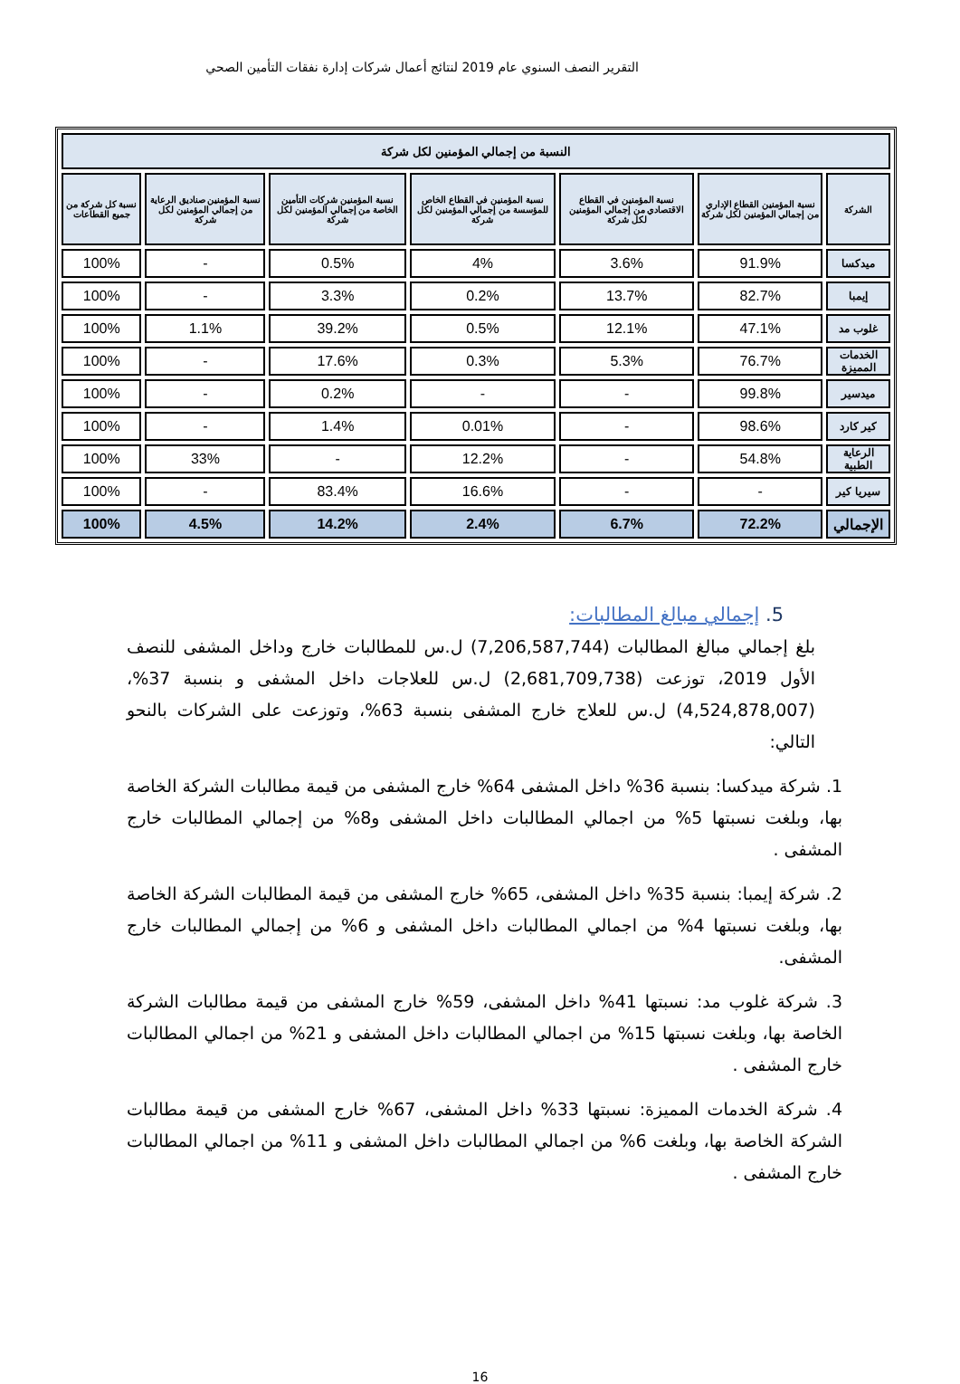التقرير النصف السنوي عام 2019 لنتائج أعمال شركات إدارة نفقات التأمين الصحي
| النسبة من إجمالي المؤمنين لكل شركة | | | | | | |
| --- | --- | --- | --- | --- | --- | --- |
| الشركة | نسبة المؤمنين القطاع الإداري من إجمالي المؤمنين لكل شركة | نسبة المؤمنين في القطاع الاقتصادي من إجمالي المؤمنين لكل شركة | نسبة المؤمنين في القطاع الخاص للمؤسسة من إجمالي المؤمنين لكل شركة | نسبة المؤمنين شركات التأمين الخاصة من إجمالي المؤمنين لكل شركة | نسبة المؤمنين صناديق الرعاية من إجمالي المؤمنين لكل شركة | نسبة كل شركة من جميع القطاعات |
| ميدكسا | 91.9% | 3.6% | 4% | 0.5% | - | 100% |
| إيمبا | 82.7% | 13.7% | 0.2% | 3.3% | - | 100% |
| غلوب مد | 47.1% | 12.1% | 0.5% | 39.2% | 1.1% | 100% |
| الخدمات المميزة | 76.7% | 5.3% | 0.3% | 17.6% | - | 100% |
| ميدسير | 99.8% | - | - | 0.2% | - | 100% |
| كير كارد | 98.6% | - | 0.01% | 1.4% | - | 100% |
| الرعاية الطبية | 54.8% | - | 12.2% | - | 33% | 100% |
| سيريا كير | - | - | 16.6% | 83.4% | - | 100% |
| الإجمالي | 72.2% | 6.7% | 2.4% | 14.2% | 4.5% | 100% |
5. إجمالي مبالغ المطالبات:
بلغ إجمالي مبالغ المطالبات (7,206,587,744) ل.س للمطالبات خارج وداخل المشفى للنصف الأول 2019، توزعت (2,681,709,738) ل.س للعلاجات داخل المشفى و بنسبة 37%، (4,524,878,007) ل.س للعلاج خارج المشفى بنسبة 63%، وتوزعت على الشركات بالنحو التالي:
1. شركة ميدكسا: بنسبة 36% داخل المشفى 64% خارج المشفى من قيمة مطالبات الشركة الخاصة بها، وبلغت نسبتها 5% من اجمالي المطالبات داخل المشفى و8% من إجمالي المطالبات خارج المشفى .
2. شركة إيمبا: بنسبة 35% داخل المشفى، 65% خارج المشفى من قيمة المطالبات الشركة الخاصة بها، وبلغت نسبتها 4% من اجمالي المطالبات داخل المشفى و 6% من إجمالي المطالبات خارج المشفى.
3. شركة غلوب مد: نسبتها 41% داخل المشفى، 59% خارج المشفى من قيمة مطالبات الشركة الخاصة بها، وبلغت نسبتها 15% من اجمالي المطالبات داخل المشفى و 21% من اجمالي المطالبات خارج المشفى .
4. شركة الخدمات المميزة: نسبتها 33% داخل المشفى، 67% خارج المشفى من قيمة مطالبات الشركة الخاصة بها، وبلغت 6% من اجمالي المطالبات داخل المشفى و 11% من اجمالي المطالبات خارج المشفى .
16